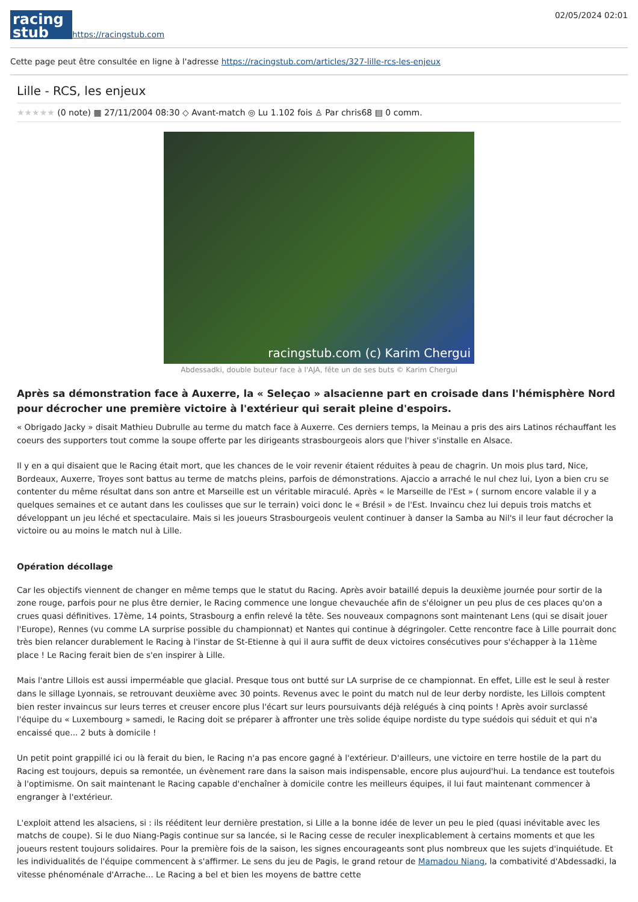racing
stub
https://racingstub.com
02/05/2024 02:01
Cette page peut être consultée en ligne à l'adresse https://racingstub.com/articles/327-lille-rcs-les-enjeux
Lille - RCS, les enjeux
★★★★★ (0 note) ▦ 27/11/2004 08:30 ◇ Avant-match ◎ Lu 1.102 fois ♙ Par chris68 ▤ 0 comm.
racingstub.com (c) Karim Chergui
Abdessadki, double buteur face à l'AJA, fête un de ses buts © Karim Chergui
Après sa démonstration face à Auxerre, la « Seleçao » alsacienne part en croisade dans l'hémisphère Nord pour décrocher une première victoire à l'extérieur qui serait pleine d'espoirs.
« Obrigado Jacky » disait Mathieu Dubrulle au terme du match face à Auxerre. Ces derniers temps, la Meinau a pris des airs Latinos réchauffant les coeurs des supporters tout comme la soupe offerte par les dirigeants strasbourgeois alors que l'hiver s'installe en Alsace.
Il y en a qui disaient que le Racing était mort, que les chances de le voir revenir étaient réduites à peau de chagrin. Un mois plus tard, Nice, Bordeaux, Auxerre, Troyes sont battus au terme de matchs pleins, parfois de démonstrations. Ajaccio a arraché le nul chez lui, Lyon a bien cru se contenter du même résultat dans son antre et Marseille est un véritable miraculé. Après « le Marseille de l'Est » ( surnom encore valable il y a quelques semaines et ce autant dans les coulisses que sur le terrain) voici donc le « Brésil » de l'Est. Invaincu chez lui depuis trois matchs et développant un jeu léché et spectaculaire. Mais si les joueurs Strasbourgeois veulent continuer à danser la Samba au Nil's il leur faut décrocher la victoire ou au moins le match nul à Lille.
Opération décollage
Car les objectifs viennent de changer en même temps que le statut du Racing. Après avoir bataillé depuis la deuxième journée pour sortir de la zone rouge, parfois pour ne plus être dernier, le Racing commence une longue chevauchée afin de s'éloigner un peu plus de ces places qu'on a crues quasi définitives. 17ème, 14 points, Strasbourg a enfin relevé la tête. Ses nouveaux compagnons sont maintenant Lens (qui se disait jouer l'Europe), Rennes (vu comme LA surprise possible du championnat) et Nantes qui continue à dégringoler. Cette rencontre face à Lille pourrait donc très bien relancer durablement le Racing à l'instar de St-Etienne à qui il aura suffit de deux victoires consécutives pour s'échapper à la 11ème place ! Le Racing ferait bien de s'en inspirer à Lille.
Mais l'antre Lillois est aussi imperméable que glacial. Presque tous ont butté sur LA surprise de ce championnat. En effet, Lille est le seul à rester dans le sillage Lyonnais, se retrouvant deuxième avec 30 points. Revenus avec le point du match nul de leur derby nordiste, les Lillois comptent bien rester invaincus sur leurs terres et creuser encore plus l'écart sur leurs poursuivants déjà relégués à cinq points ! Après avoir surclassé l'équipe du « Luxembourg » samedi, le Racing doit se préparer à affronter une très solide équipe nordiste du type suédois qui séduit et qui n'a encaissé que... 2 buts à domicile !
Un petit point grappillé ici ou là ferait du bien, le Racing n'a pas encore gagné à l'extérieur. D'ailleurs, une victoire en terre hostile de la part du Racing est toujours, depuis sa remontée, un évènement rare dans la saison mais indispensable, encore plus aujourd'hui. La tendance est toutefois à l'optimisme. On sait maintenant le Racing capable d'enchaîner à domicile contre les meilleurs équipes, il lui faut maintenant commencer à engranger à l'extérieur.
L'exploit attend les alsaciens, si : ils rééditent leur dernière prestation, si Lille a la bonne idée de lever un peu le pied (quasi inévitable avec les matchs de coupe). Si le duo Niang-Pagis continue sur sa lancée, si le Racing cesse de reculer inexplicablement à certains moments et que les joueurs restent toujours solidaires. Pour la première fois de la saison, les signes encourageants sont plus nombreux que les sujets d'inquiétude. Et les individualités de l'équipe commencent à s'affirmer. Le sens du jeu de Pagis, le grand retour de Mamadou Niang, la combativité d'Abdessadki, la vitesse phénoménale d'Arrache... Le Racing a bel et bien les moyens de battre cette